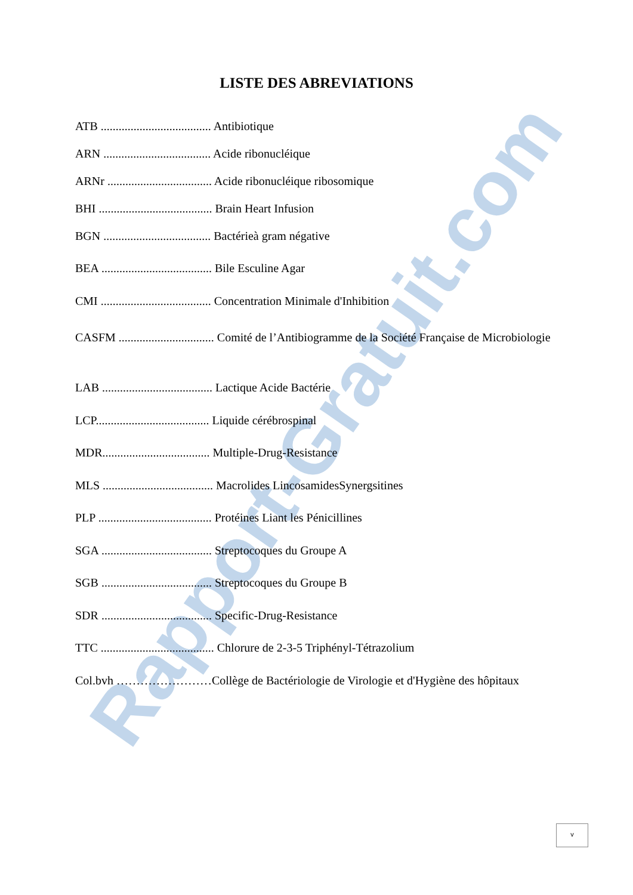Rapport-Gratuit.com
LISTE DES ABREVIATIONS
ATB ..................................... Antibiotique
ARN .................................... Acide ribonucléique
ARNr ................................... Acide ribonucléique ribosomique
BHI ...................................... Brain Heart Infusion
BGN .................................... Bactérieà gram négative
BEA ..................................... Bile Esculine Agar
CMI ..................................... Concentration Minimale d'Inhibition
CASFM ................................ Comité de l’Antibiogramme de la Société Française de Microbiologie
LAB ..................................... Lactique Acide Bactérie
LCP...................................... Liquide cérébrospinal
MDR.................................... Multiple-Drug-Resistance
MLS ..................................... Macrolides LincosamidesSynergsitines
PLP ...................................... Protéines Liant les Pénicillines
SGA ..................................... Streptocoques du Groupe A
SGB ..................................... Streptocoques du Groupe B
SDR ..................................... Specific-Drug-Resistance
TTC ...................................... Chlorure de 2-3-5 Triphényl-Tétrazolium
Col.bvh ……………………Collège de Bactériologie de Virologie et d'Hygiène des hôpitaux
v